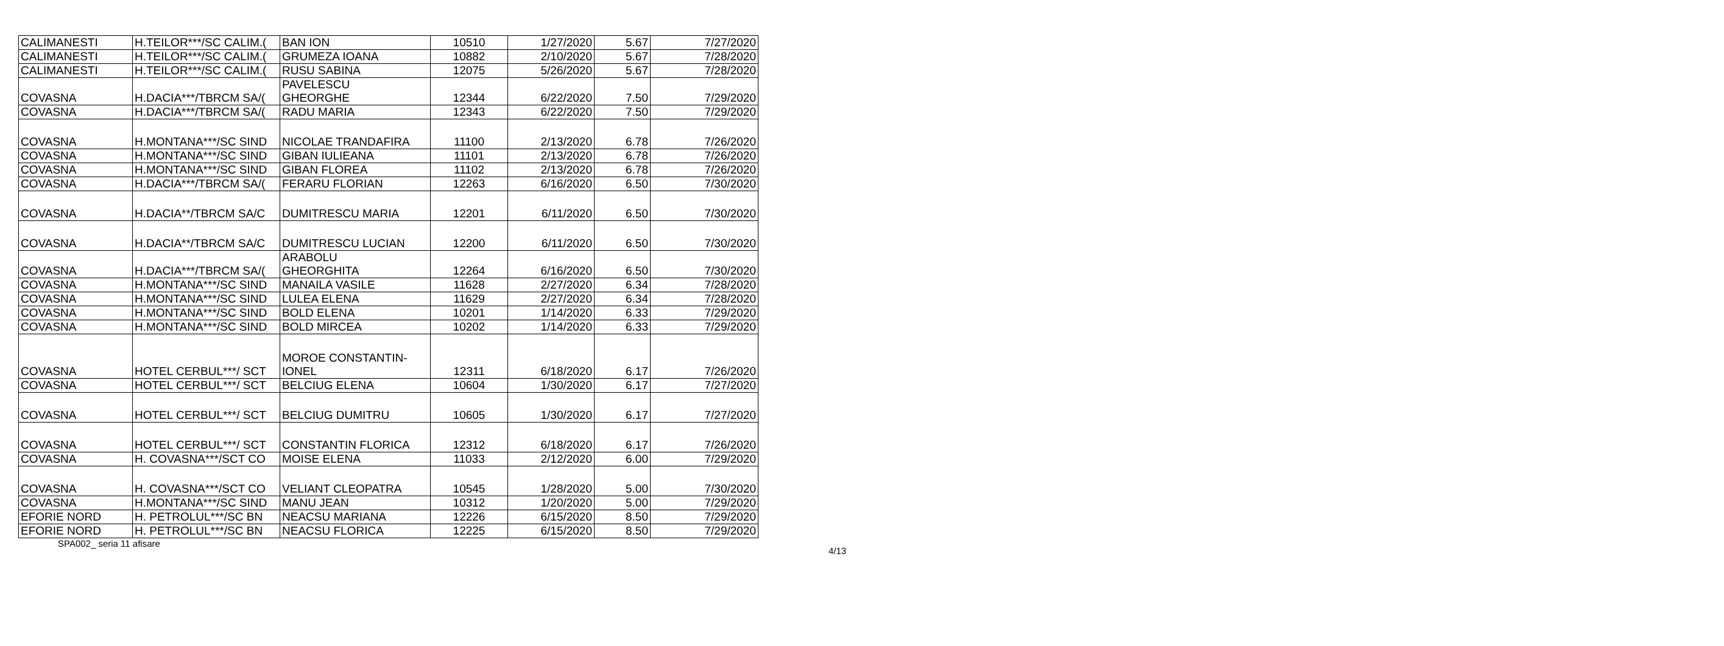| CALIMANESTI | H.TEILOR***/SC CALIM.( | BAN ION | 10510 | 1/27/2020 | 5.67 | 7/27/2020 |
| CALIMANESTI | H.TEILOR***/SC CALIM.( | GRUMEZA IOANA | 10882 | 2/10/2020 | 5.67 | 7/28/2020 |
| CALIMANESTI | H.TEILOR***/SC CALIM.( | RUSU SABINA | 12075 | 5/26/2020 | 5.67 | 7/28/2020 |
| COVASNA | H.DACIA***/TBRCM SA/( | PAVELESCU GHEORGHE | 12344 | 6/22/2020 | 7.50 | 7/29/2020 |
| COVASNA | H.DACIA***/TBRCM SA/( | RADU MARIA | 12343 | 6/22/2020 | 7.50 | 7/29/2020 |
| COVASNA | H.MONTANA***/SC SIND | NICOLAE TRANDAFIRA | 11100 | 2/13/2020 | 6.78 | 7/26/2020 |
| COVASNA | H.MONTANA***/SC SIND | GIBAN IULIEANA | 11101 | 2/13/2020 | 6.78 | 7/26/2020 |
| COVASNA | H.MONTANA***/SC SIND | GIBAN FLOREA | 11102 | 2/13/2020 | 6.78 | 7/26/2020 |
| COVASNA | H.DACIA***/TBRCM SA/( | FERARU FLORIAN | 12263 | 6/16/2020 | 6.50 | 7/30/2020 |
| COVASNA | H.DACIA**/TBRCM SA/C | DUMITRESCU MARIA | 12201 | 6/11/2020 | 6.50 | 7/30/2020 |
| COVASNA | H.DACIA**/TBRCM SA/C | DUMITRESCU LUCIAN | 12200 | 6/11/2020 | 6.50 | 7/30/2020 |
| COVASNA | H.DACIA***/TBRCM SA/( | ARABOLU GHEORGHITA | 12264 | 6/16/2020 | 6.50 | 7/30/2020 |
| COVASNA | H.MONTANA***/SC SIND | MANAILA VASILE | 11628 | 2/27/2020 | 6.34 | 7/28/2020 |
| COVASNA | H.MONTANA***/SC SIND | LULEA ELENA | 11629 | 2/27/2020 | 6.34 | 7/28/2020 |
| COVASNA | H.MONTANA***/SC SIND | BOLD ELENA | 10201 | 1/14/2020 | 6.33 | 7/29/2020 |
| COVASNA | H.MONTANA***/SC SIND | BOLD MIRCEA | 10202 | 1/14/2020 | 6.33 | 7/29/2020 |
| COVASNA | HOTEL CERBUL***/ SCT | MOROE CONSTANTIN- IONEL | 12311 | 6/18/2020 | 6.17 | 7/26/2020 |
| COVASNA | HOTEL CERBUL***/ SCT | BELCIUG ELENA | 10604 | 1/30/2020 | 6.17 | 7/27/2020 |
| COVASNA | HOTEL CERBUL***/ SCT | BELCIUG DUMITRU | 10605 | 1/30/2020 | 6.17 | 7/27/2020 |
| COVASNA | HOTEL CERBUL***/ SCT | CONSTANTIN FLORICA | 12312 | 6/18/2020 | 6.17 | 7/26/2020 |
| COVASNA | H. COVASNA***/SCT CO | MOISE ELENA | 11033 | 2/12/2020 | 6.00 | 7/29/2020 |
| COVASNA | H. COVASNA***/SCT CO | VELIANT CLEOPATRA | 10545 | 1/28/2020 | 5.00 | 7/30/2020 |
| COVASNA | H.MONTANA***/SC SIND | MANU JEAN | 10312 | 1/20/2020 | 5.00 | 7/29/2020 |
| EFORIE NORD | H. PETROLUL***/SC BN | NEACSU MARIANA | 12226 | 6/15/2020 | 8.50 | 7/29/2020 |
| EFORIE NORD | H. PETROLUL***/SC BN | NEACSU FLORICA | 12225 | 6/15/2020 | 8.50 | 7/29/2020 |
SPA002_ seria 11 afisare
4/13